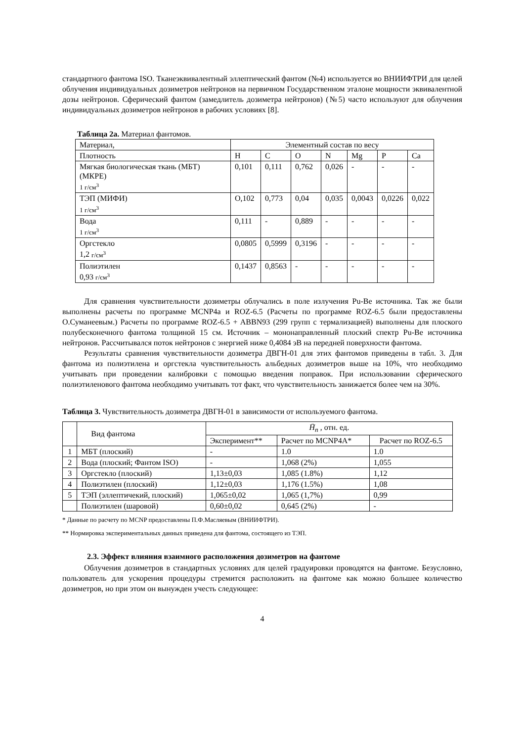стандартного фантома ISO. Тканеэквивалентный эллептический фантом (№4) используется во ВНИИФТРИ для целей облучения индивидуальных дозиметров нейтронов на первичном Государственном эталоне мощности эквивалентной дозы нейтронов. Сферический фантом (замедлитель дозиметра нейтронов) (№5) часто используют для облучения индивидуальных дозиметров нейтронов в рабочих условиях [8].
Таблица 2а. Материал фантомов.
| Материал, | Элементный состав по весу | | | | | | |
| --- | --- | --- | --- | --- | --- | --- | --- |
| Плотность | H | C | O | N | Mg | P | Ca |
| Мягкая биологическая ткань (МБТ) (МКРЕ) 1 г/см<sup>3</sup> | 0,101 | 0,111 | 0,762 | 0,026 | - | - | - |
| ТЭП (МИФИ) 1 г/см<sup>3</sup> | О,102 | 0,773 | 0,04 | 0,035 | 0,0043 | 0,0226 | 0,022 |
| Вода 1 г/см<sup>3</sup> | 0,111 | - | 0,889 | - | - | - | - |
| Оргстекло 1,2 г/см<sup>3</sup> | 0,0805 | 0,5999 | 0,3196 | - | - | - | - |
| Полиэтилен 0,93 г/см<sup>3</sup> | 0,1437 | 0,8563 | - | - | - | - | - |
Для сравнения чувствительности дозиметры облучались в поле излучения Pu-Be источника. Так же были выполнены расчеты по программе MCNP4a и ROZ-6.5 (Расчеты по программе ROZ-6.5 были предоставлены О.Суманеевым.) Расчеты по программе ROZ-6.5 + ABBN93 (299 групп с термализацией) выполнены для плоского полубесконечного фантома толщиной 15 см. Источник – мононаправленный плоский спектр Pu-Be источника нейтронов. Рассчитывался поток нейтронов с энергией ниже 0,4084 эВ на передней поверхности фантома.
Результаты сравнения чувствительности дозиметра ДВГН-01 для этих фантомов приведены в табл. 3. Для фантома из полиэтилена и оргстекла чувствительность альбедных дозиметров выше на 10%, что необходимо учитывать при проведении калибровки с помощью введения поправок. При использовании сферического полиэтиленового фантома необходимо учитывать тот факт, что чувствительность занижается более чем на 30%.
Таблица 3. Чувствительность дозиметра ДВГН-01 в зависимости от используемого фантома.
| | Вид фантома | H̄<sub>n</sub> , отн. ед. | | |
| --- | --- | --- | --- | --- |
| | | Эксперимент** | Расчет по MCNP4A* | Расчет по ROZ-6.5 |
| 1 | МБТ (плоский) | - | 1.0 | 1.0 |
| 2 | Вода (плоский; Фантом ISO) | - | 1,068 (2%) | 1,055 |
| 3 | Оргстекло (плоский) | 1,13±0,03 | 1,085 (1.8%) | 1,12 |
| 4 | Полиэтилен (плоский) | 1,12±0,03 | 1,176 (1.5%) | 1,08 |
| 5 | ТЭП (эллептичекий, плоский) | 1,065±0,02 | 1,065 (1,7%) | 0,99 |
| | Полиэтилен (шаровой) | 0,60±0,02 | 0,645 (2%) | - |
* Данные по расчету по MCNP предоставлены П.Ф.Масляевым (ВНИИФТРИ).
** Нормировка экспериментальных данных приведена для фантома, состоящего из ТЭП.
2.3. Эффект влияния взаимного расположения дозиметров на фантоме
Облучения дозиметров в стандартных условиях для целей градуировки проводятся на фантоме. Безусловно, пользователь для ускорения процедуры стремится расположить на фантоме как можно большее количество дозиметров, но при этом он вынужден учесть следующее:
4